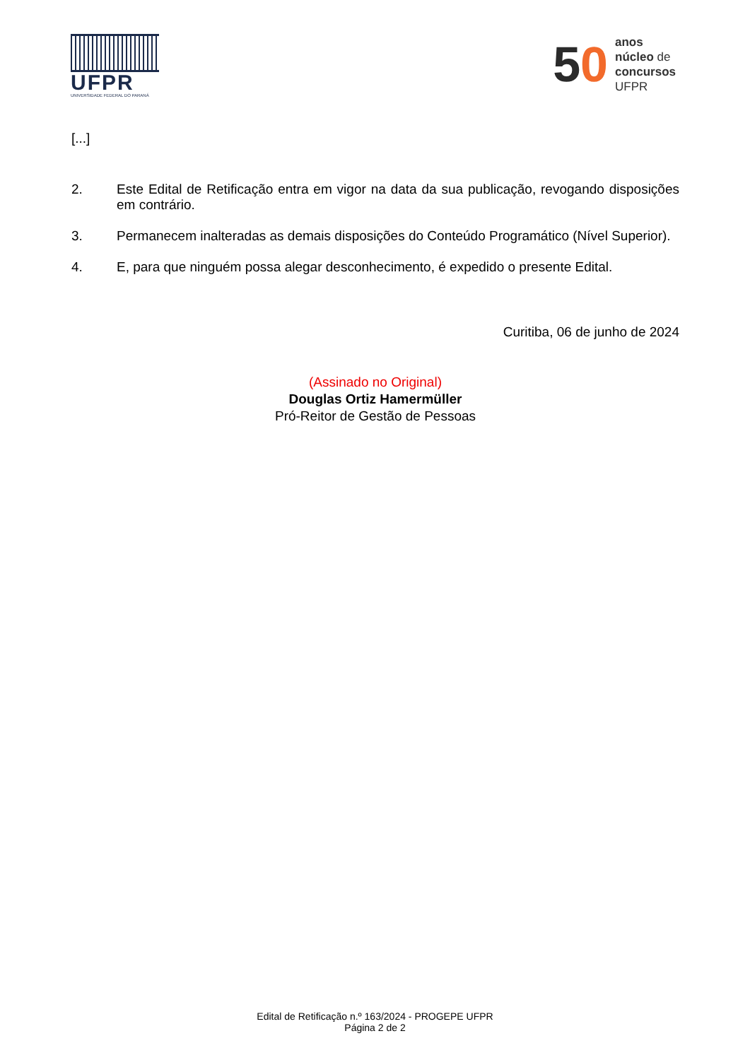UFPR
UNIVERSIDADE FEDERAL DO PARANÁ
50
anos
núcleo de
concursos
UFPR
[...]
2. Este Edital de Retificação entra em vigor na data da sua publicação, revogando disposições em contrário.
3. Permanecem inalteradas as demais disposições do Conteúdo Programático (Nível Superior).
4. E, para que ninguém possa alegar desconhecimento, é expedido o presente Edital.
Curitiba, 06 de junho de 2024
(Assinado no Original)
Douglas Ortiz Hamermüller
Pró-Reitor de Gestão de Pessoas
Edital de Retificação n.º 163/2024 - PROGEPE UFPR
Página 2 de 2